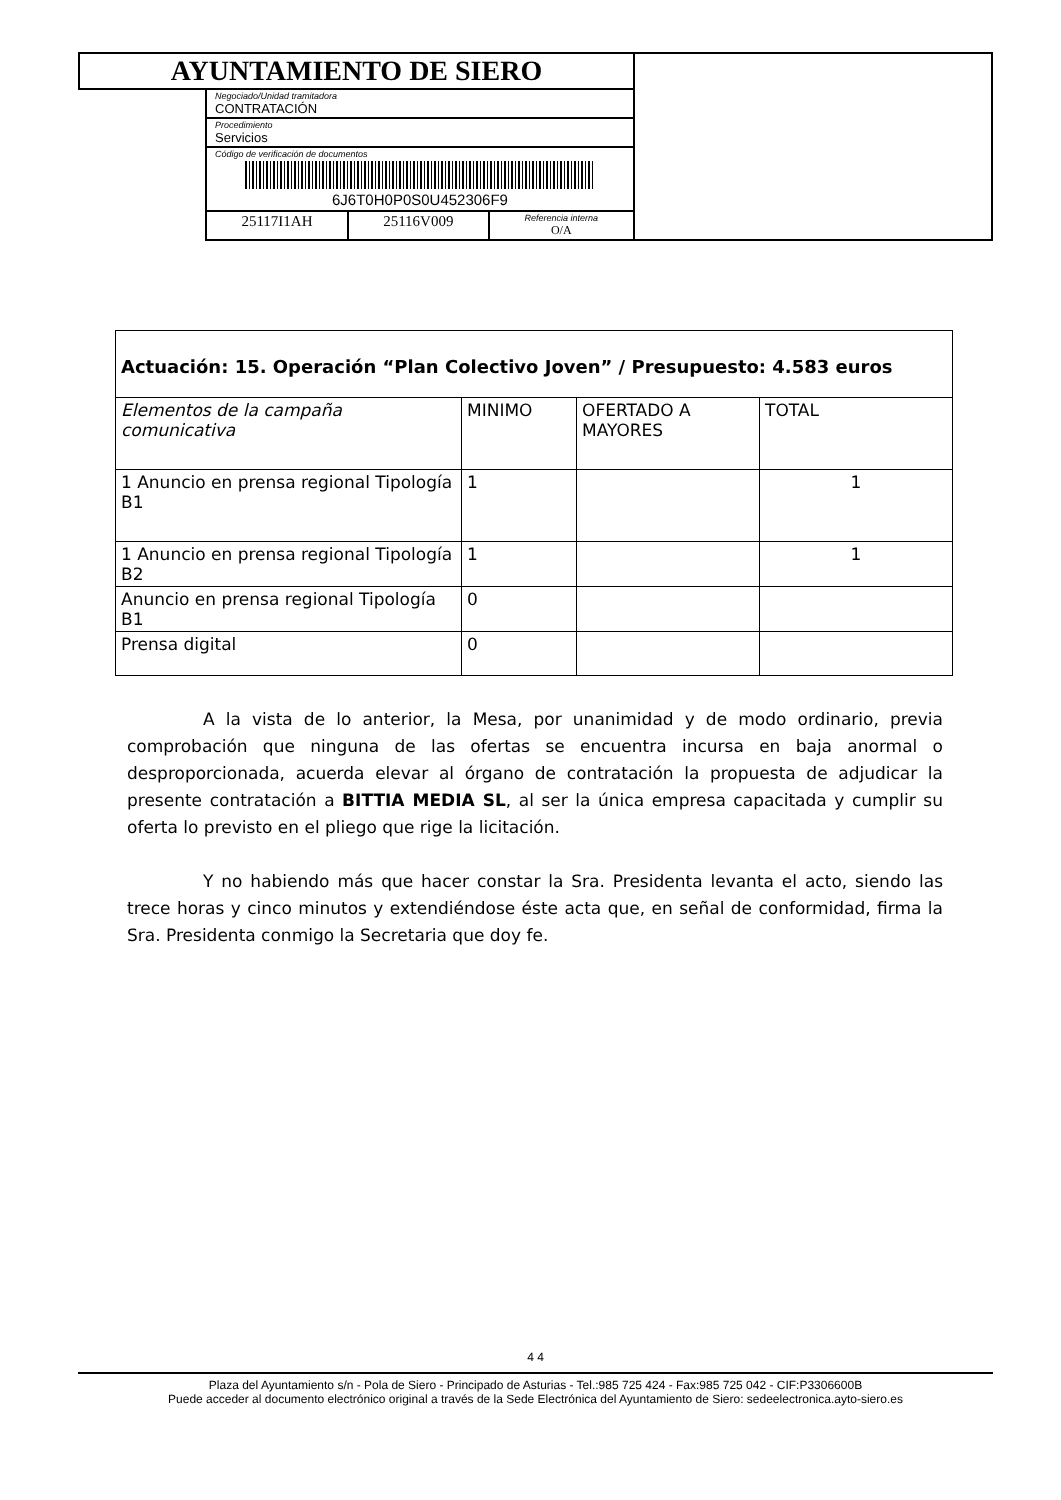| AYUNTAMIENTO DE SIERO | | | | |
| | Negociado/Unidad tramitadora CONTRATACIÓN | | | |
| | Procedimiento Servicios | | | |
| | Código de verificación de documentos 6J6T0H0P0S0U452306F9 | | | |
| | 25117I1AH | 25116V009 | Referencia interna O/A | |
| Actuación: 15. Operación “Plan Colectivo Joven” / Presupuesto: 4.583 euros | | | |
| Elementos de la campaña comunicativa | MINIMO | OFERTADO A MAYORES | TOTAL |
| 1 Anuncio en prensa regional Tipología B1 | 1 | | 1 |
| 1 Anuncio en prensa regional Tipología B2 | 1 | | 1 |
| Anuncio en prensa regional Tipología B1 | 0 | | |
| Prensa digital | 0 | | |
A la vista de lo anterior, la Mesa, por unanimidad y de modo ordinario, previa comprobación que ninguna de las ofertas se encuentra incursa en baja anormal o desproporcionada, acuerda elevar al órgano de contratación la propuesta de adjudicar la presente contratación a BITTIA MEDIA SL, al ser la única empresa capacitada y cumplir su oferta lo previsto en el pliego que rige la licitación.
Y no habiendo más que hacer constar la Sra. Presidenta levanta el acto, siendo las trece horas y cinco minutos y extendiéndose éste acta que, en señal de conformidad, firma la Sra. Presidenta conmigo la Secretaria que doy fe.
4 4
Plaza del Ayuntamiento s/n - Pola de Siero - Principado de Asturias - Tel.:985 725 424 - Fax:985 725 042 - CIF:P3306600B
Puede acceder al documento electrónico original a través de la Sede Electrónica del Ayuntamiento de Siero: sedeelectronica.ayto-siero.es